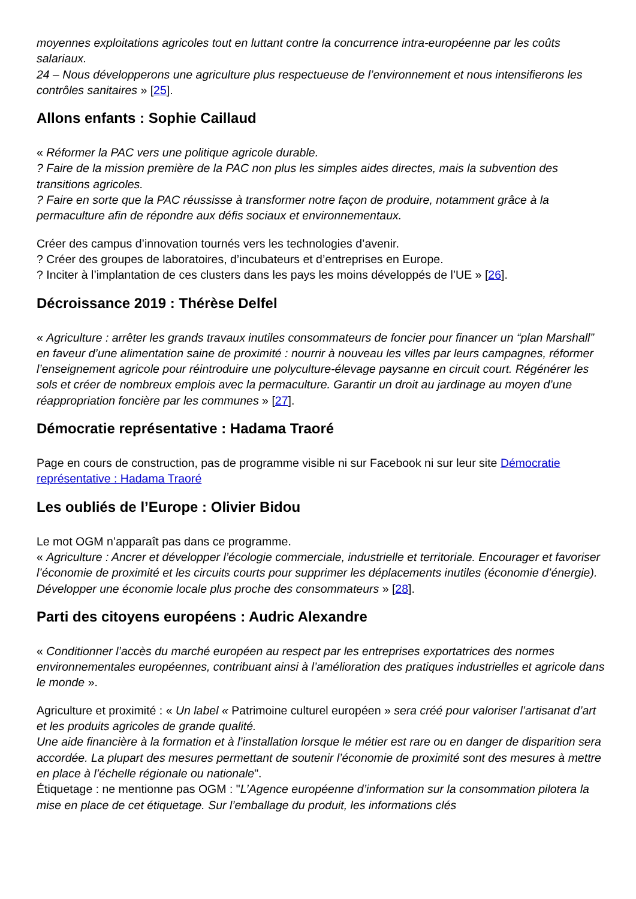moyennes exploitations agricoles tout en luttant contre la concurrence intra-européenne par les coûts salariaux.
24 – Nous développerons une agriculture plus respectueuse de l’environnement et nous intensifierons les contrôles sanitaires » [25].
Allons enfants : Sophie Caillaud
« Réformer la PAC vers une politique agricole durable.
? Faire de la mission première de la PAC non plus les simples aides directes, mais la subvention des transitions agricoles.
? Faire en sorte que la PAC réussisse à transformer notre façon de produire, notamment grâce à la permaculture afin de répondre aux défis sociaux et environnementaux.
Créer des campus d’innovation tournés vers les technologies d’avenir.
? Créer des groupes de laboratoires, d’incubateurs et d’entreprises en Europe.
? Inciter à l’implantation de ces clusters dans les pays les moins développés de l’UE » [26].
Décroissance 2019 : Thérèse Delfel
« Agriculture : arrêter les grands travaux inutiles consommateurs de foncier pour financer un “plan Marshall” en faveur d’une alimentation saine de proximité : nourrir à nouveau les villes par leurs campagnes, réformer l’enseignement agricole pour réintroduire une polyculture-élevage paysanne en circuit court. Régénérer les sols et créer de nombreux emplois avec la permaculture. Garantir un droit au jardinage au moyen d’une réappropriation foncière par les communes » [27].
Démocratie représentative : Hadama Traoré
Page en cours de construction, pas de programme visible ni sur Facebook ni sur leur site Démocratie représentative : Hadama Traoré
Les oubliés de l’Europe : Olivier Bidou
Le mot OGM n’apparaît pas dans ce programme.
« Agriculture : Ancrer et développer l’écologie commerciale, industrielle et territoriale. Encourager et favoriser l’économie de proximité et les circuits courts pour supprimer les déplacements inutiles (économie d’énergie). Développer une économie locale plus proche des consommateurs » [28].
Parti des citoyens européens : Audric Alexandre
« Conditionner l’accès du marché européen au respect par les entreprises exportatrices des normes environnementales européennes, contribuant ainsi à l’amélioration des pratiques industrielles et agricole dans le monde ».
Agriculture et proximité : « Un label « Patrimoine culturel européen » sera créé pour valoriser l’artisanat d’art et les produits agricoles de grande qualité.
Une aide financière à la formation et à l’installation lorsque le métier est rare ou en danger de disparition sera accordée. La plupart des mesures permettant de soutenir l’économie de proximité sont des mesures à mettre en place à l’échelle régionale ou nationale".
Étiquetage : ne mentionne pas OGM : "L’Agence européenne d’information sur la consommation pilotera la mise en place de cet étiquetage. Sur l’emballage du produit, les informations clés